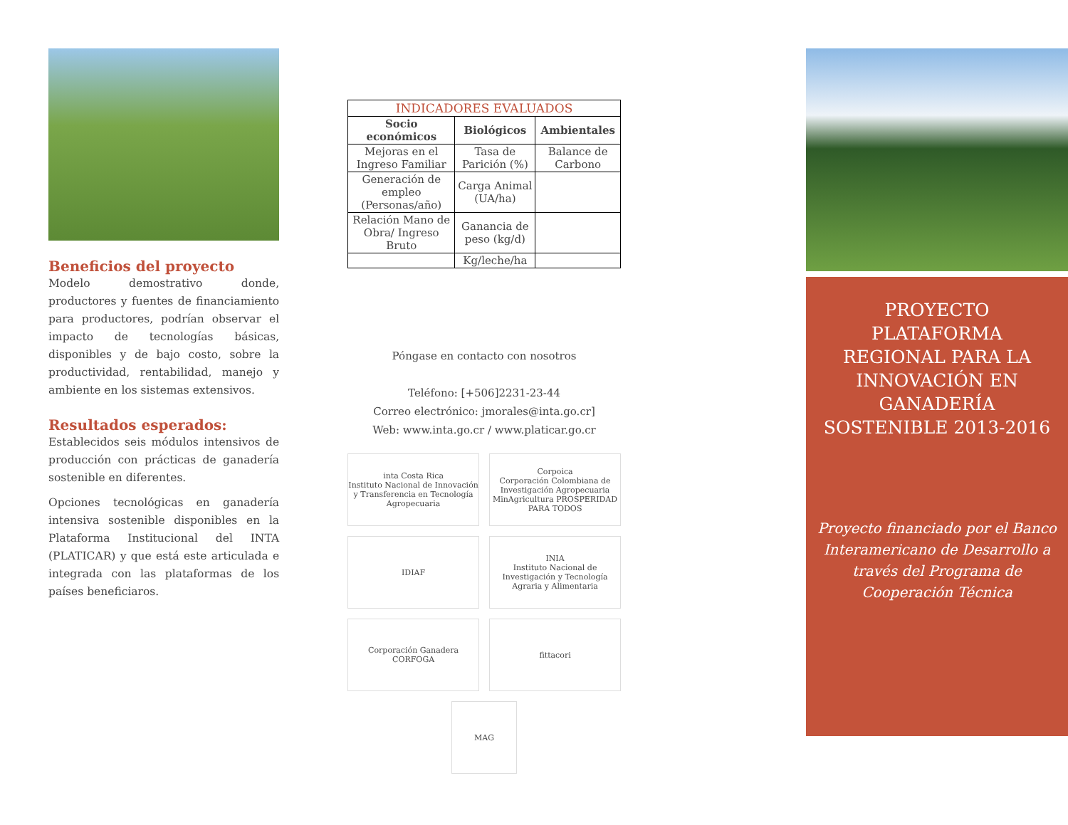Beneficios del proyecto
Modelo demostrativo donde, productores y fuentes de financiamiento para productores, podrían observar el impacto de tecnologías básicas, disponibles y de bajo costo, sobre la productividad, rentabilidad, manejo y ambiente en los sistemas extensivos.
Resultados esperados:
Establecidos seis módulos intensivos de producción con prácticas de ganadería sostenible en diferentes.
Opciones tecnológicas en ganadería intensiva sostenible disponibles en la Plataforma Institucional del INTA (PLATICAR) y que está este articulada e integrada con las plataformas de los países beneficiaros.
| INDICADORES EVALUADOS | | |
| --- | --- | --- |
| Socio económicos | Biológicos | Ambientales |
| Mejoras en el Ingreso Familiar | Tasa de Parición (%) | Balance de Carbono |
| Generación de empleo (Personas/año) | Carga Animal (UA/ha) | |
| Relación Mano de Obra/ Ingreso Bruto | Ganancia de peso (kg/d) | |
| | Kg/leche/ha | |
Póngase en contacto con nosotros
Teléfono: [+506]2231-23-44
Correo electrónico: jmorales@inta.go.cr]
Web: www.inta.go.cr / www.platicar.go.cr
inta Costa Rica
Instituto Nacional de Innovación y Transferencia en Tecnología Agropecuaria
Corpoica
Corporación Colombiana de Investigación Agropecuaria
MinAgricultura PROSPERIDAD PARA TODOS
IDIAF
INIA
Instituto Nacional de Investigación y Tecnología Agraria y Alimentaria
Corporación Ganadera CORFOGA
fittacori
MAG
PROYECTO
PLATAFORMA
REGIONAL PARA LA
INNOVACIÓN EN
GANADERÍA
SOSTENIBLE 2013-2016
Proyecto financiado por el Banco Interamericano de Desarrollo a través del Programa de Cooperación Técnica